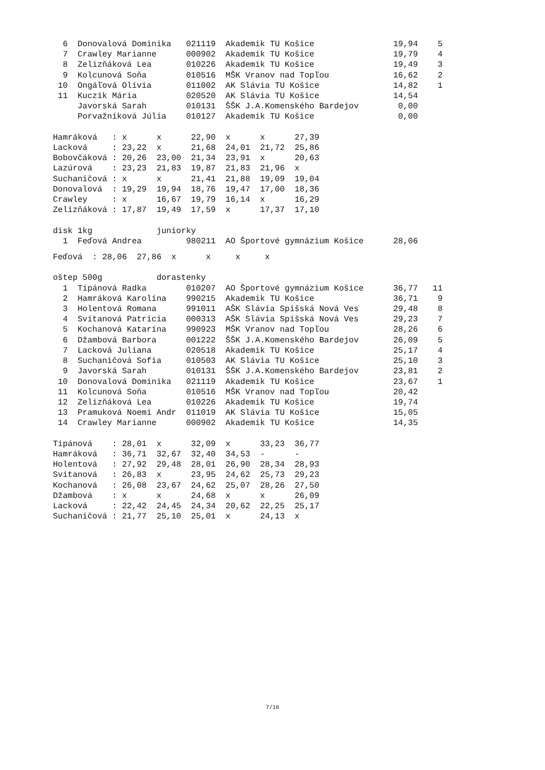6  Donovalová Dominika   021119  Akademik TU Košice                19,94    5
  7  Crawley Marianne      000902  Akademik TU Košice                19,79    4
  8  Zelizňáková Lea       010226  Akademik TU Košice                19,49    3
  9  Kolcunová Soňa        010516  MŠK Vranov nad Topľou             16,62    2
 10  Ongáľová Olívia       011002  AK Slávia TU Košice               14,82    1
 11  Kuczik Mária          020520  AK Slávia TU Košice               14,54
     Javorská Sarah        010131  ŠŠK J.A.Komenského Bardejov        0,00
     Porvažníková Júlia    010127  Akademik TU Košice                 0,00

Hamráková   : x      x      22,90  x      x      27,39
Lacková     : 23,22  x      21,68  24,01  21,72  25,86
Bobovčáková : 20,26  23,00  21,34  23,91  x      20,63
Lazúrová    : 23,23  21,83  19,87  21,83  21,96  x
Suchaničová : x      x      21,41  21,88  19,09  19,04
Donovalová  : 19,29  19,94  18,76  19,47  17,00  18,36
Crawley     : x      16,67  19,79  16,14  x      16,29
Zelizňáková : 17,87  19,49  17,59  x      17,37  17,10

disk 1kg             juniorky
  1  Feďová Andrea         980211  AO Športové gymnázium Košice      28,06
Feďová  : 28,06  27,86  x      x     x     x

oštep 500g           dorastenky
  1  Tipánová Radka        010207  AO Športové gymnázium Košice      36,77   11
  2  Hamráková Karolína    990215  Akademik TU Košice                36,71    9
  3  Holentová Romana      991011  AŠK Slávia Spišská Nová Ves       29,48    8
  4  Svitanová Patricia    000313  AŠK Slávia Spišská Nová Ves       29,23    7
  5  Kochanová Katarína    990923  MŠK Vranov nad Topľou             28,26    6
  6  Džambová Barbora      001222  ŠŠK J.A.Komenského Bardejov       26,09    5
  7  Lacková Juliana       020518  Akademik TU Košice                25,17    4
  8  Suchaničová Sofia     010503  AK Slávia TU Košice               25,10    3
  9  Javorská Sarah        010131  ŠŠK J.A.Komenského Bardejov       23,81    2
 10  Donovalová Dominika   021119  Akademik TU Košice                23,67    1
 11  Kolcunová Soňa        010516  MŠK Vranov nad Topľou             20,42
 12  Zelizňáková Lea       010226  Akademik TU Košice                19,74
 13  Pramuková Noemi Andr  011019  AK Slávia TU Košice               15,05
 14  Crawley Marianne      000902  Akademik TU Košice                14,35

Tipánová    : 28,01  x      32,09  x      33,23  36,77
Hamráková   : 36,71  32,67  32,40  34,53  -      -
Holentová   : 27,92  29,48  28,01  26,90  28,34  28,93
Svitanová   : 26,83  x      23,95  24,62  25,73  29,23
Kochanová   : 26,08  23,67  24,62  25,07  28,26  27,50
Džambová    : x      x      24,68  x      x      26,09
Lacková     : 22,42  24,45  24,34  20,62  22,25  25,17
Suchaničová : 21,77  25,10  25,01  x      24,13  x
7/16